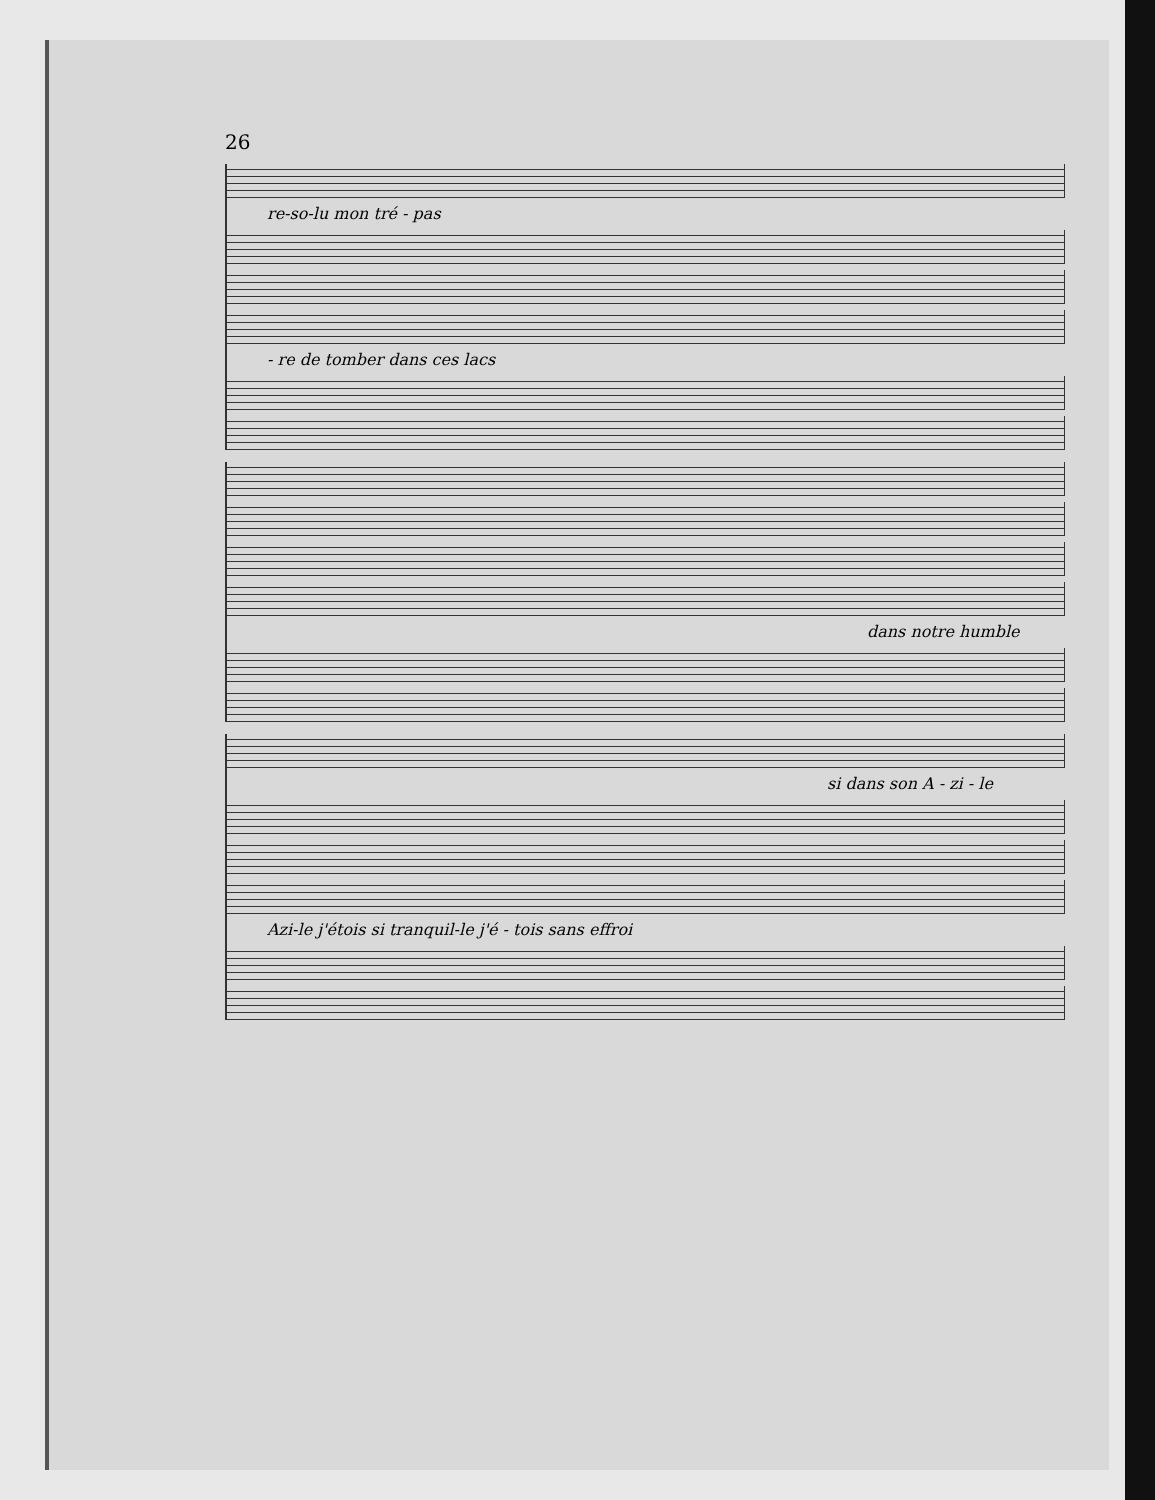26
re-so-lu mon tré - pas
- re de tomber dans ces lacs
dans notre humble
si dans son A - zi - le
Azi-le j'étois si tranquil-le j'é - tois sans effroi